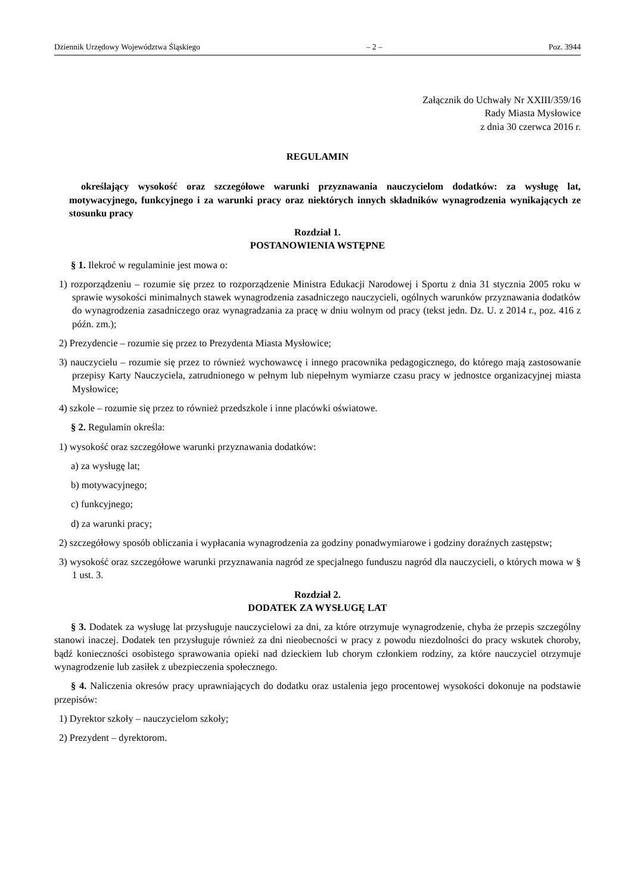Dziennik Urzędowy Województwa Śląskiego – 2 – Poz. 3944
Załącznik do Uchwały Nr XXIII/359/16
Rady Miasta Mysłowice
z dnia 30 czerwca 2016 r.
REGULAMIN
określający wysokość oraz szczegółowe warunki przyznawania nauczycielom dodatków: za wysługę lat, motywacyjnego, funkcyjnego i za warunki pracy oraz niektórych innych składników wynagrodzenia wynikających ze stosunku pracy
Rozdział 1.
POSTANOWIENIA WSTĘPNE
§ 1. Ilekroć w regulaminie jest mowa o:
1) rozporządzeniu – rozumie się przez to rozporządzenie Ministra Edukacji Narodowej i Sportu z dnia 31 stycznia 2005 roku w sprawie wysokości minimalnych stawek wynagrodzenia zasadniczego nauczycieli, ogólnych warunków przyznawania dodatków do wynagrodzenia zasadniczego oraz wynagradzania za pracę w dniu wolnym od pracy (tekst jedn. Dz. U. z 2014 r., poz. 416 z późn. zm.);
2) Prezydencie – rozumie się przez to Prezydenta Miasta Mysłowice;
3) nauczycielu – rozumie się przez to również wychowawcę i innego pracownika pedagogicznego, do którego mają zastosowanie przepisy Karty Nauczyciela, zatrudnionego w pełnym lub niepełnym wymiarze czasu pracy w jednostce organizacyjnej miasta Mysłowice;
4) szkole – rozumie się przez to również przedszkole i inne placówki oświatowe.
§ 2. Regulamin określa:
1) wysokość oraz szczegółowe warunki przyznawania dodatków:
a) za wysługę lat;
b) motywacyjnego;
c) funkcyjnego;
d) za warunki pracy;
2) szczegółowy sposób obliczania i wypłacania wynagrodzenia za godziny ponadwymiarowe i godziny doraźnych zastępstw;
3) wysokość oraz szczegółowe warunki przyznawania nagród ze specjalnego funduszu nagród dla nauczycieli, o których mowa w § 1 ust. 3.
Rozdział 2.
DODATEK ZA WYSŁUGĘ LAT
§ 3. Dodatek za wysługę lat przysługuje nauczycielowi za dni, za które otrzymuje wynagrodzenie, chyba że przepis szczególny stanowi inaczej. Dodatek ten przysługuje również za dni nieobecności w pracy z powodu niezdolności do pracy wskutek choroby, bądź konieczności osobistego sprawowania opieki nad dzieckiem lub chorym członkiem rodziny, za które nauczyciel otrzymuje wynagrodzenie lub zasiłek z ubezpieczenia społecznego.
§ 4. Naliczenia okresów pracy uprawniających do dodatku oraz ustalenia jego procentowej wysokości dokonuje na podstawie przepisów:
1) Dyrektor szkoły – nauczycielom szkoły;
2) Prezydent – dyrektorom.